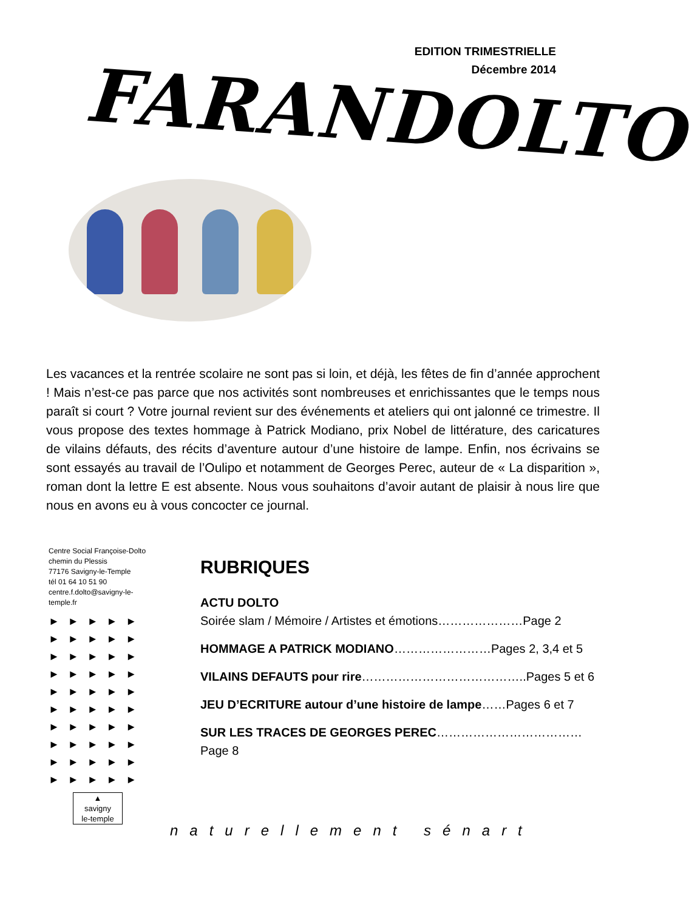EDITION TRIMESTRIELLE
Décembre 2014
FARANDOLTO
Les vacances et la rentrée scolaire ne sont pas si loin, et déjà, les fêtes de fin d’année approchent ! Mais n’est-ce pas parce que nos activités sont nombreuses et enrichissantes que le temps nous paraît si court ? Votre journal revient sur des événements et ateliers qui ont jalonné ce trimestre. Il vous propose des textes hommage à Patrick Modiano, prix Nobel de littérature, des caricatures de vilains défauts, des récits d’aventure autour d’une histoire de lampe. Enfin, nos écrivains se sont essayés au travail de l’Oulipo et notamment de Georges Perec, auteur de « La disparition », roman dont la lettre E est absente. Nous vous souhaitons d’avoir autant de plaisir à nous lire que nous en avons eu à vous concocter ce journal.
Centre Social Françoise-Dolto
chemin du Plessis
77176 Savigny-le-Temple
tél 01 64 10 51 90
centre.f.dolto@savigny-le-temple.fr
►►►►►
►►►►►
►►►►►
►►►►►
►►►►►
►►►►►
►►►►►
►►►►►
►►►►►
►►►►►
▲
savigny
le-temple
RUBRIQUES
ACTU DOLTO
Soirée slam / Mémoire / Artistes et émotions…………………Page 2
HOMMAGE A PATRICK MODIANO……………………Pages 2, 3,4 et 5
VILAINS DEFAUTS pour rire…………………………………..Pages 5 et 6
JEU D’ECRITURE autour d’une histoire de lampe……Pages 6 et 7
SUR LES TRACES DE GEORGES PEREC………………………………Page 8
naturellement sénart